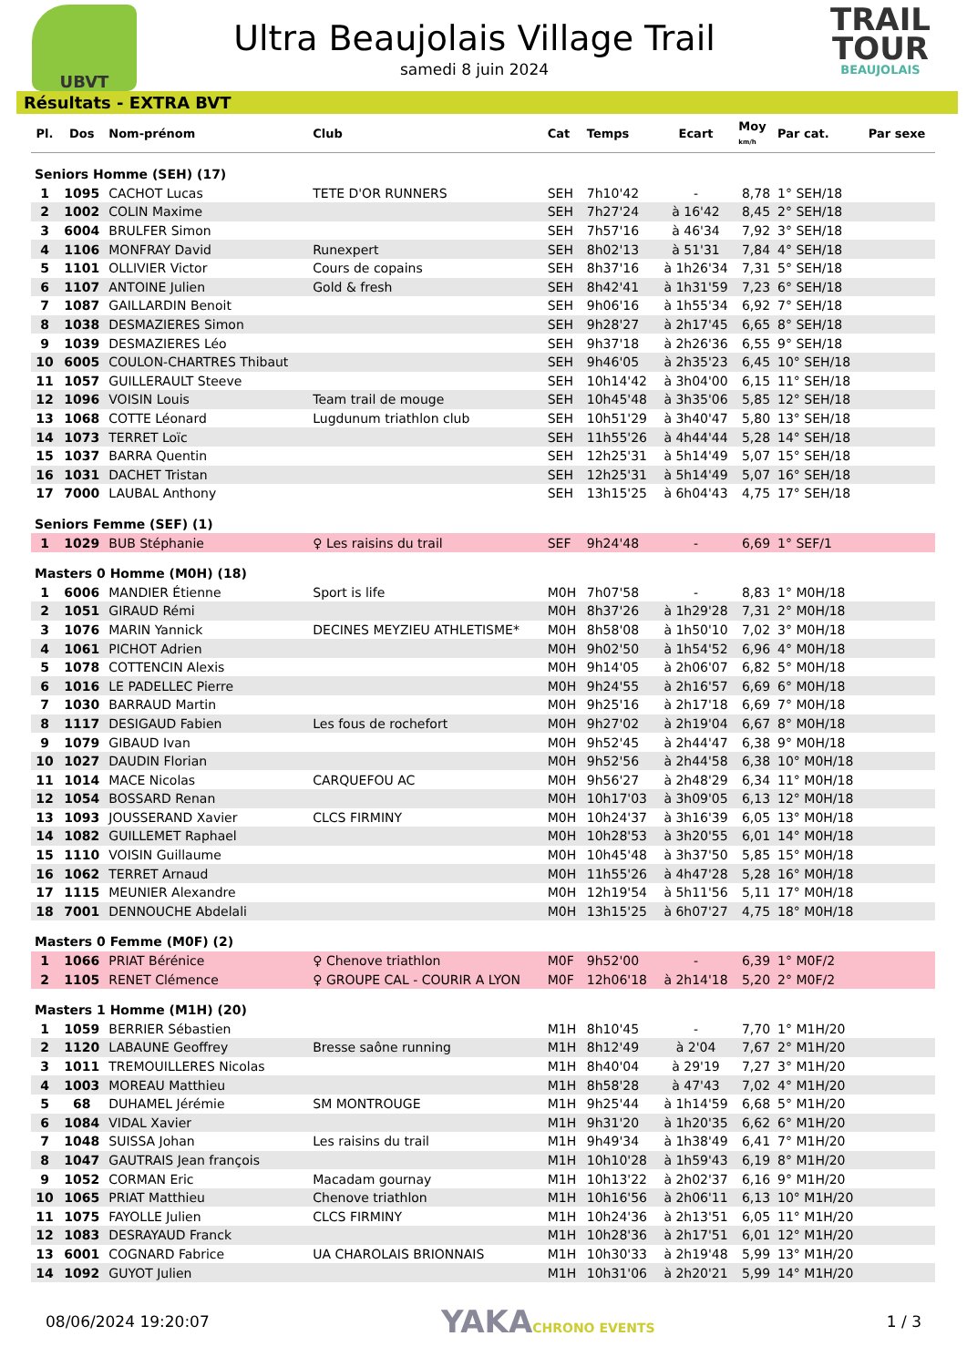UBVT
Ultra Beaujolais Village Trail
samedi 8 juin 2024
TRAIL
TOUR
BEAUJOLAIS
Résultats - EXTRA BVT
| Pl. | Dos | Nom-prénom | Club | Cat | Temps | Ecart | Moy km/h | Par cat. | Par sexe |
| --- | --- | --- | --- | --- | --- | --- | --- | --- | --- |
| Seniors Homme (SEH) (17) | | | | | | | | | |
| 1 | 1095 | CACHOT Lucas | TETE D'OR RUNNERS | SEH | 7h10'42 | - | 8,78 | 1° SEH/18 | |
| 2 | 1002 | COLIN Maxime | | SEH | 7h27'24 | à 16'42 | 8,45 | 2° SEH/18 | |
| 3 | 6004 | BRULFER Simon | | SEH | 7h57'16 | à 46'34 | 7,92 | 3° SEH/18 | |
| 4 | 1106 | MONFRAY David | Runexpert | SEH | 8h02'13 | à 51'31 | 7,84 | 4° SEH/18 | |
| 5 | 1101 | OLLIVIER Victor | Cours de copains | SEH | 8h37'16 | à 1h26'34 | 7,31 | 5° SEH/18 | |
| 6 | 1107 | ANTOINE Julien | Gold & fresh | SEH | 8h42'41 | à 1h31'59 | 7,23 | 6° SEH/18 | |
| 7 | 1087 | GAILLARDIN Benoit | | SEH | 9h06'16 | à 1h55'34 | 6,92 | 7° SEH/18 | |
| 8 | 1038 | DESMAZIERES Simon | | SEH | 9h28'27 | à 2h17'45 | 6,65 | 8° SEH/18 | |
| 9 | 1039 | DESMAZIERES Léo | | SEH | 9h37'18 | à 2h26'36 | 6,55 | 9° SEH/18 | |
| 10 | 6005 | COULON-CHARTRES Thibaut | | SEH | 9h46'05 | à 2h35'23 | 6,45 | 10° SEH/18 | |
| 11 | 1057 | GUILLERAULT Steeve | | SEH | 10h14'42 | à 3h04'00 | 6,15 | 11° SEH/18 | |
| 12 | 1096 | VOISIN Louis | Team trail de mouge | SEH | 10h45'48 | à 3h35'06 | 5,85 | 12° SEH/18 | |
| 13 | 1068 | COTTE Léonard | Lugdunum triathlon club | SEH | 10h51'29 | à 3h40'47 | 5,80 | 13° SEH/18 | |
| 14 | 1073 | TERRET Loïc | | SEH | 11h55'26 | à 4h44'44 | 5,28 | 14° SEH/18 | |
| 15 | 1037 | BARRA Quentin | | SEH | 12h25'31 | à 5h14'49 | 5,07 | 15° SEH/18 | |
| 16 | 1031 | DACHET Tristan | | SEH | 12h25'31 | à 5h14'49 | 5,07 | 16° SEH/18 | |
| 17 | 7000 | LAUBAL Anthony | | SEH | 13h15'25 | à 6h04'43 | 4,75 | 17° SEH/18 | |
| Seniors Femme (SEF) (1) | | | | | | | | | |
| 1 | 1029 | BUB Stéphanie | ♀ Les raisins du trail | SEF | 9h24'48 | - | 6,69 | 1° SEF/1 | |
| Masters 0 Homme (M0H) (18) | | | | | | | | | |
| 1 | 6006 | MANDIER Étienne | Sport is life | M0H | 7h07'58 | - | 8,83 | 1° M0H/18 | |
| 2 | 1051 | GIRAUD Rémi | | M0H | 8h37'26 | à 1h29'28 | 7,31 | 2° M0H/18 | |
| 3 | 1076 | MARIN Yannick | DECINES MEYZIEU ATHLETISME* | M0H | 8h58'08 | à 1h50'10 | 7,02 | 3° M0H/18 | |
| 4 | 1061 | PICHOT Adrien | | M0H | 9h02'50 | à 1h54'52 | 6,96 | 4° M0H/18 | |
| 5 | 1078 | COTTENCIN Alexis | | M0H | 9h14'05 | à 2h06'07 | 6,82 | 5° M0H/18 | |
| 6 | 1016 | LE PADELLEC Pierre | | M0H | 9h24'55 | à 2h16'57 | 6,69 | 6° M0H/18 | |
| 7 | 1030 | BARRAUD Martin | | M0H | 9h25'16 | à 2h17'18 | 6,69 | 7° M0H/18 | |
| 8 | 1117 | DESIGAUD Fabien | Les fous de rochefort | M0H | 9h27'02 | à 2h19'04 | 6,67 | 8° M0H/18 | |
| 9 | 1079 | GIBAUD Ivan | | M0H | 9h52'45 | à 2h44'47 | 6,38 | 9° M0H/18 | |
| 10 | 1027 | DAUDIN Florian | | M0H | 9h52'56 | à 2h44'58 | 6,38 | 10° M0H/18 | |
| 11 | 1014 | MACE Nicolas | CARQUEFOU AC | M0H | 9h56'27 | à 2h48'29 | 6,34 | 11° M0H/18 | |
| 12 | 1054 | BOSSARD Renan | | M0H | 10h17'03 | à 3h09'05 | 6,13 | 12° M0H/18 | |
| 13 | 1093 | JOUSSERAND Xavier | CLCS FIRMINY | M0H | 10h24'37 | à 3h16'39 | 6,05 | 13° M0H/18 | |
| 14 | 1082 | GUILLEMET Raphael | | M0H | 10h28'53 | à 3h20'55 | 6,01 | 14° M0H/18 | |
| 15 | 1110 | VOISIN Guillaume | | M0H | 10h45'48 | à 3h37'50 | 5,85 | 15° M0H/18 | |
| 16 | 1062 | TERRET Arnaud | | M0H | 11h55'26 | à 4h47'28 | 5,28 | 16° M0H/18 | |
| 17 | 1115 | MEUNIER Alexandre | | M0H | 12h19'54 | à 5h11'56 | 5,11 | 17° M0H/18 | |
| 18 | 7001 | DENNOUCHE Abdelali | | M0H | 13h15'25 | à 6h07'27 | 4,75 | 18° M0H/18 | |
| Masters 0 Femme (M0F) (2) | | | | | | | | | |
| 1 | 1066 | PRIAT Bérénice | ♀ Chenove triathlon | M0F | 9h52'00 | - | 6,39 | 1° M0F/2 | |
| 2 | 1105 | RENET Clémence | ♀ GROUPE CAL - COURIR A LYON | M0F | 12h06'18 | à 2h14'18 | 5,20 | 2° M0F/2 | |
| Masters 1 Homme (M1H) (20) | | | | | | | | | |
| 1 | 1059 | BERRIER Sébastien | | M1H | 8h10'45 | - | 7,70 | 1° M1H/20 | |
| 2 | 1120 | LABAUNE Geoffrey | Bresse saône running | M1H | 8h12'49 | à 2'04 | 7,67 | 2° M1H/20 | |
| 3 | 1011 | TREMOUILLERES Nicolas | | M1H | 8h40'04 | à 29'19 | 7,27 | 3° M1H/20 | |
| 4 | 1003 | MOREAU Matthieu | | M1H | 8h58'28 | à 47'43 | 7,02 | 4° M1H/20 | |
| 5 | 68 | DUHAMEL Jérémie | SM MONTROUGE | M1H | 9h25'44 | à 1h14'59 | 6,68 | 5° M1H/20 | |
| 6 | 1084 | VIDAL Xavier | | M1H | 9h31'20 | à 1h20'35 | 6,62 | 6° M1H/20 | |
| 7 | 1048 | SUISSA Johan | Les raisins du trail | M1H | 9h49'34 | à 1h38'49 | 6,41 | 7° M1H/20 | |
| 8 | 1047 | GAUTRAIS Jean françois | | M1H | 10h10'28 | à 1h59'43 | 6,19 | 8° M1H/20 | |
| 9 | 1052 | CORMAN Eric | Macadam gournay | M1H | 10h13'22 | à 2h02'37 | 6,16 | 9° M1H/20 | |
| 10 | 1065 | PRIAT Matthieu | Chenove triathlon | M1H | 10h16'56 | à 2h06'11 | 6,13 | 10° M1H/20 | |
| 11 | 1075 | FAYOLLE Julien | CLCS FIRMINY | M1H | 10h24'36 | à 2h13'51 | 6,05 | 11° M1H/20 | |
| 12 | 1083 | DESRAYAUD Franck | | M1H | 10h28'36 | à 2h17'51 | 6,01 | 12° M1H/20 | |
| 13 | 6001 | COGNARD Fabrice | UA CHAROLAIS BRIONNAIS | M1H | 10h30'33 | à 2h19'48 | 5,99 | 13° M1H/20 | |
| 14 | 1092 | GUYOT Julien | | M1H | 10h31'06 | à 2h20'21 | 5,99 | 14° M1H/20 | |
08/06/2024 19:20:07 YAKACHRONO EVENTS 1 / 3